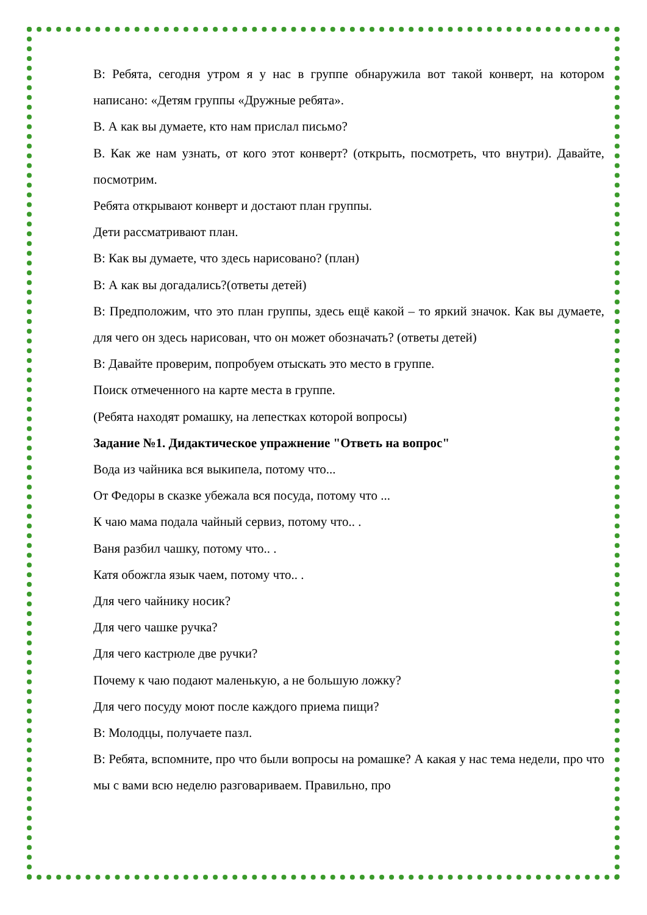В: Ребята, сегодня утром я у нас в группе обнаружила вот такой конверт, на котором написано: «Детям группы «Дружные ребята».
В. А как вы думаете, кто нам прислал письмо?
В. Как же нам узнать, от кого этот конверт? (открыть, посмотреть, что внутри). Давайте, посмотрим.
Ребята открывают конверт и достают план группы.
Дети рассматривают план.
В: Как вы думаете, что здесь нарисовано? (план)
В: А как вы догадались?(ответы детей)
В: Предположим, что это план группы, здесь ещё какой – то яркий значок. Как вы думаете, для чего он здесь нарисован, что он может обозначать? (ответы детей)
В: Давайте проверим, попробуем отыскать это место в группе.
Поиск отмеченного на карте места в группе.
(Ребята находят ромашку, на лепестках которой вопросы)
Задание №1. Дидактическое упражнение "Ответь на вопрос"
Вода из чайника вся выкипела, потому что...
От Федоры в сказке убежала вся посуда, потому что ...
К чаю мама подала чайный сервиз, потому что.. .
Ваня разбил чашку, потому что.. .
Катя обожгла язык чаем, потому что.. .
Для чего чайнику носик?
Для чего чашке ручка?
Для чего кастрюле две ручки?
Почему к чаю подают маленькую, а не большую ложку?
Для чего посуду моют после каждого приема пищи?
В: Молодцы, получаете пазл.
В: Ребята, вспомните, про что были вопросы на ромашке? А какая у нас тема недели, про что мы с вами всю неделю разговариваем. Правильно, про